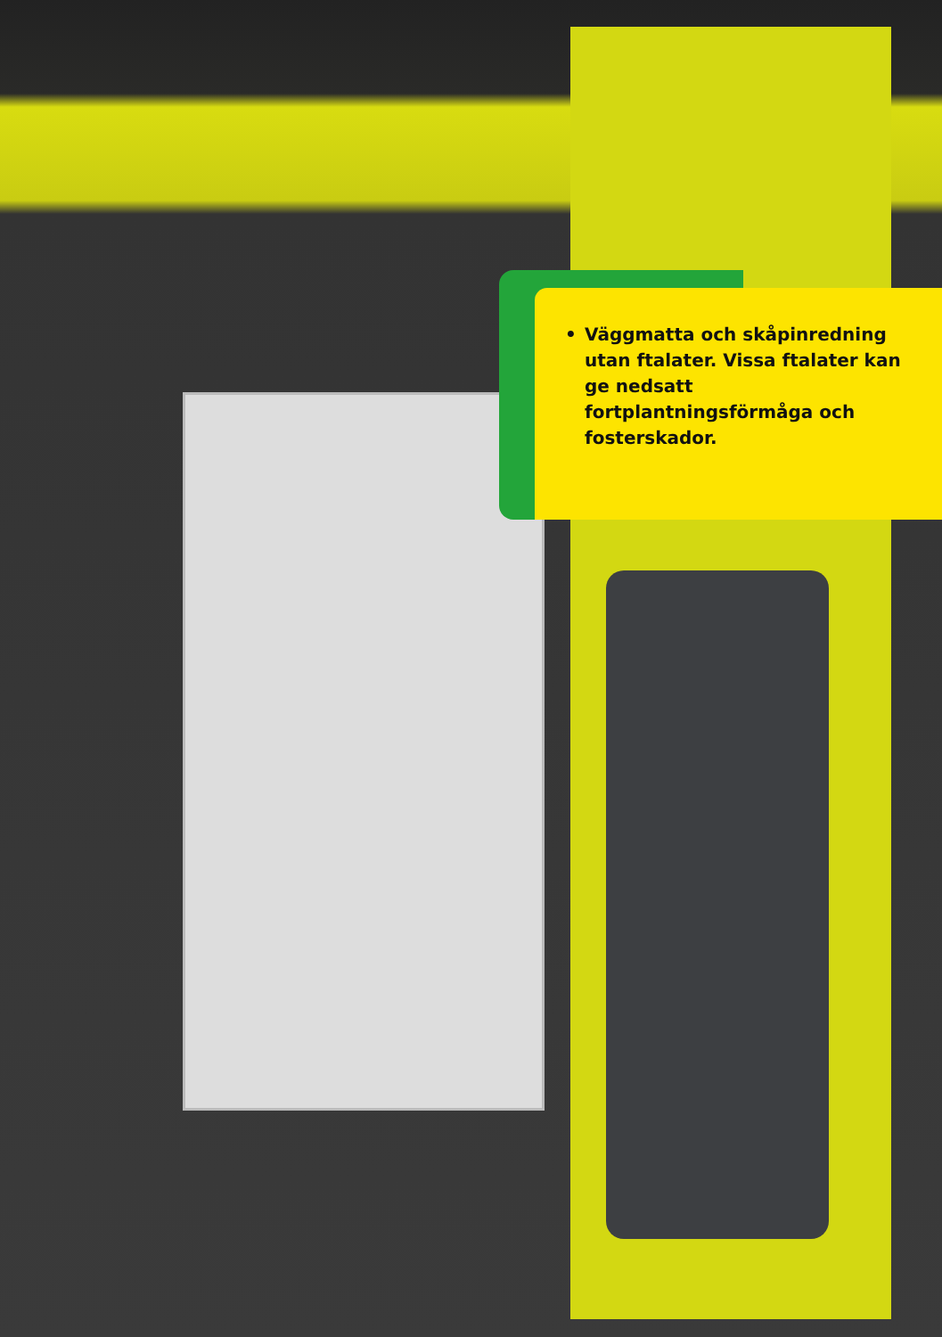• Väggmatta och skåpinredning utan ftalater. Vissa ftalater kan ge nedsatt fortplantningsförmåga och fosterskador.